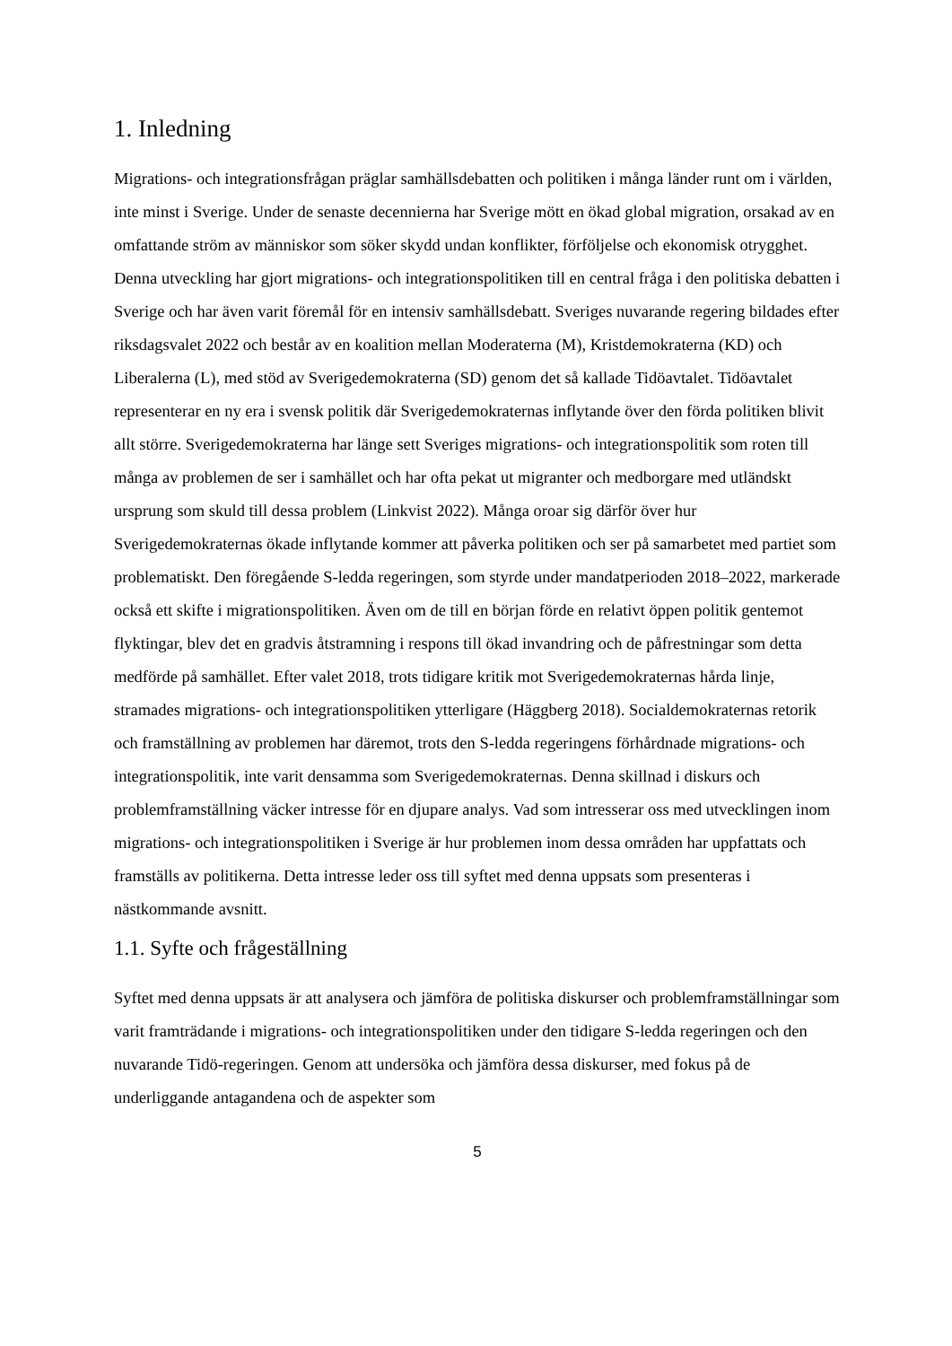1. Inledning
Migrations- och integrationsfrågan präglar samhällsdebatten och politiken i många länder runt om i världen, inte minst i Sverige. Under de senaste decennierna har Sverige mött en ökad global migration, orsakad av en omfattande ström av människor som söker skydd undan konflikter, förföljelse och ekonomisk otrygghet. Denna utveckling har gjort migrations- och integrationspolitiken till en central fråga i den politiska debatten i Sverige och har även varit föremål för en intensiv samhällsdebatt. Sveriges nuvarande regering bildades efter riksdagsvalet 2022 och består av en koalition mellan Moderaterna (M), Kristdemokraterna (KD) och Liberalerna (L), med stöd av Sverigedemokraterna (SD) genom det så kallade Tidöavtalet. Tidöavtalet representerar en ny era i svensk politik där Sverigedemokraternas inflytande över den förda politiken blivit allt större. Sverigedemokraterna har länge sett Sveriges migrations- och integrationspolitik som roten till många av problemen de ser i samhället och har ofta pekat ut migranter och medborgare med utländskt ursprung som skuld till dessa problem (Linkvist 2022). Många oroar sig därför över hur Sverigedemokraternas ökade inflytande kommer att påverka politiken och ser på samarbetet med partiet som problematiskt. Den föregående S-ledda regeringen, som styrde under mandatperioden 2018–2022, markerade också ett skifte i migrationspolitiken. Även om de till en början förde en relativt öppen politik gentemot flyktingar, blev det en gradvis åtstramning i respons till ökad invandring och de påfrestningar som detta medförde på samhället. Efter valet 2018, trots tidigare kritik mot Sverigedemokraternas hårda linje, stramades migrations- och integrationspolitiken ytterligare (Häggberg 2018). Socialdemokraternas retorik och framställning av problemen har däremot, trots den S-ledda regeringens förhårdnade migrations- och integrationspolitik, inte varit densamma som Sverigedemokraternas. Denna skillnad i diskurs och problemframställning väcker intresse för en djupare analys. Vad som intresserar oss med utvecklingen inom migrations- och integrationspolitiken i Sverige är hur problemen inom dessa områden har uppfattats och framställs av politikerna. Detta intresse leder oss till syftet med denna uppsats som presenteras i nästkommande avsnitt.
1.1. Syfte och frågeställning
Syftet med denna uppsats är att analysera och jämföra de politiska diskurser och problemframställningar som varit framträdande i migrations- och integrationspolitiken under den tidigare S-ledda regeringen och den nuvarande Tidö-regeringen. Genom att undersöka och jämföra dessa diskurser, med fokus på de underliggande antagandena och de aspekter som
5